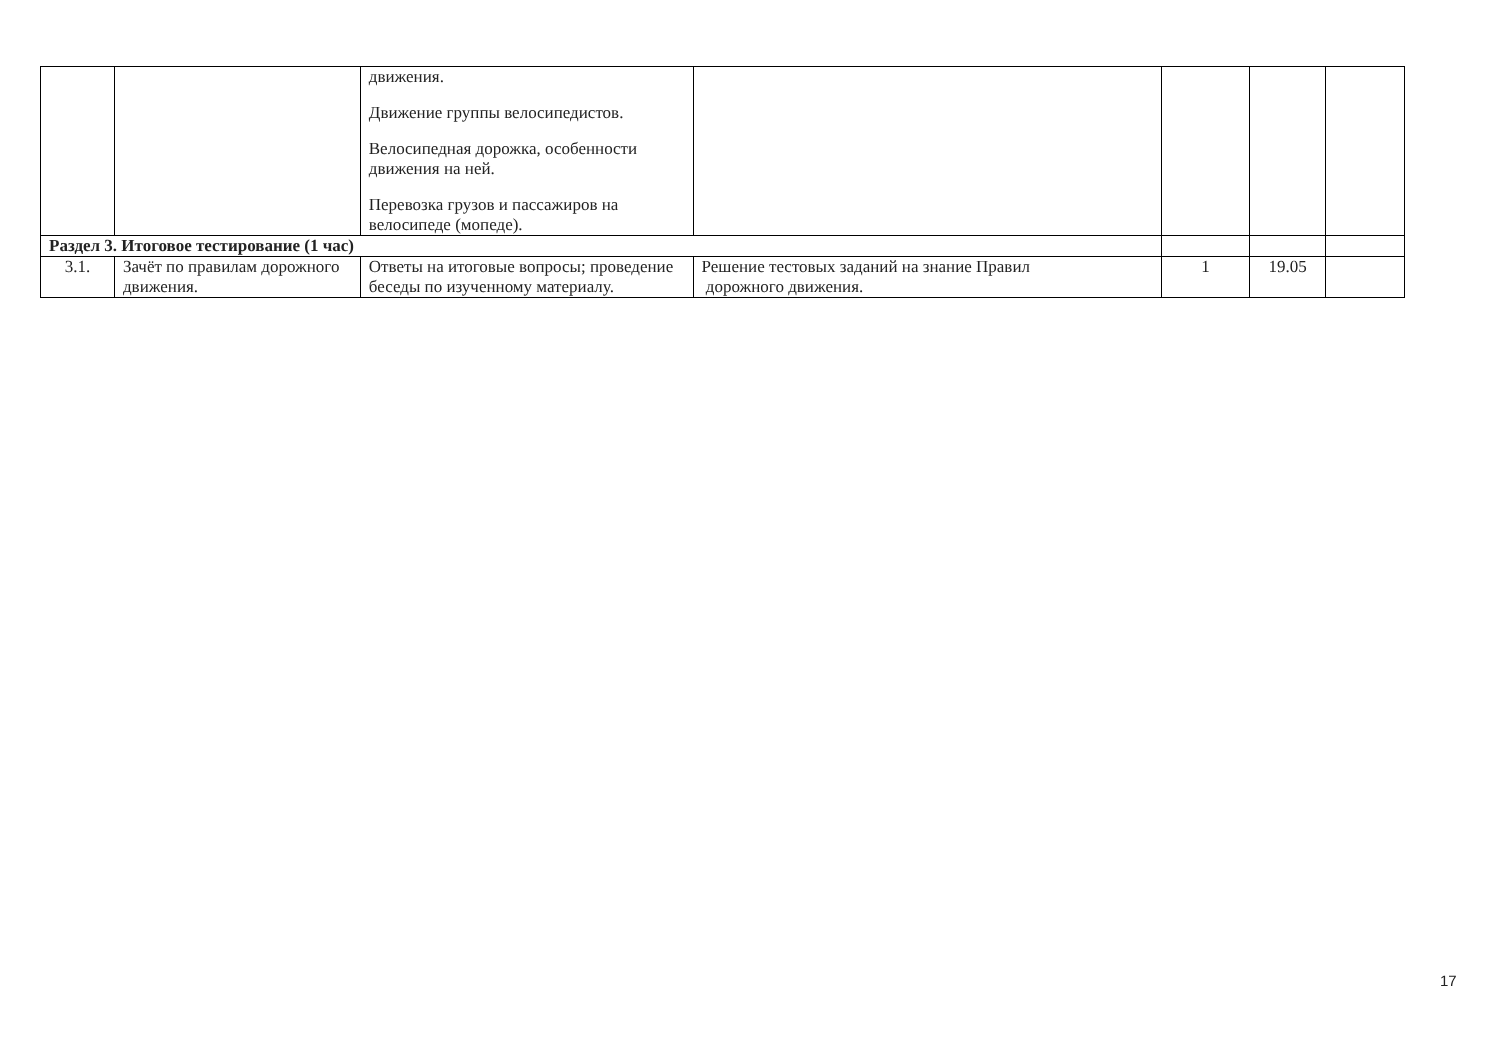| | | движения. Движение группы велосипедистов. Велосипедная дорожка, особенности движения на ней. Перевозка грузов и пассажиров на велосипеде (мопеде). | | | | |
| Раздел 3. Итоговое тестирование (1 час) | | | | | | |
| 3.1. | Зачёт по правилам дорожного движения. | Ответы на итоговые вопросы; проведение беседы по изученному материалу. | Решение тестовых заданий на знание Правил дорожного движения. | 1 | 19.05 | |
17